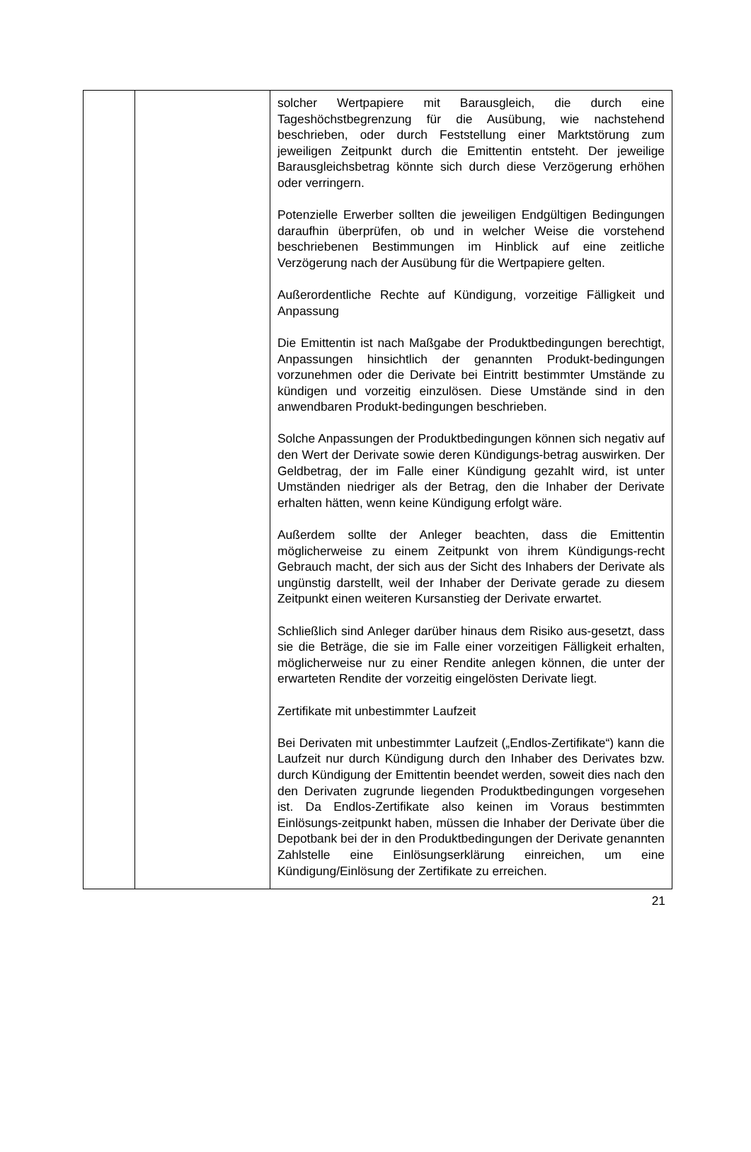| | | solcher Wertpapiere mit Barausgleich, die durch eine Tageshöchstbegrenzung für die Ausübung, wie nachstehend beschrieben, oder durch Feststellung einer Marktstörung zum jeweiligen Zeitpunkt durch die Emittentin entsteht. Der jeweilige Barausgleichsbetrag könnte sich durch diese Verzögerung erhöhen oder verringern. Potenzielle Erwerber sollten die jeweiligen Endgültigen Bedingungen daraufhin überprüfen, ob und in welcher Weise die vorstehend beschriebenen Bestimmungen im Hinblick auf eine zeitliche Verzögerung nach der Ausübung für die Wertpapiere gelten. Außerordentliche Rechte auf Kündigung, vorzeitige Fälligkeit und Anpassung Die Emittentin ist nach Maßgabe der Produktbedingungen berechtigt, Anpassungen hinsichtlich der genannten Produkt-bedingungen vorzunehmen oder die Derivate bei Eintritt bestimmter Umstände zu kündigen und vorzeitig einzulösen. Diese Umstände sind in den anwendbaren Produkt-bedingungen beschrieben. Solche Anpassungen der Produktbedingungen können sich negativ auf den Wert der Derivate sowie deren Kündigungs-betrag auswirken. Der Geldbetrag, der im Falle einer Kündigung gezahlt wird, ist unter Umständen niedriger als der Betrag, den die Inhaber der Derivate erhalten hätten, wenn keine Kündigung erfolgt wäre. Außerdem sollte der Anleger beachten, dass die Emittentin möglicherweise zu einem Zeitpunkt von ihrem Kündigungs-recht Gebrauch macht, der sich aus der Sicht des Inhabers der Derivate als ungünstig darstellt, weil der Inhaber der Derivate gerade zu diesem Zeitpunkt einen weiteren Kursanstieg der Derivate erwartet. Schließlich sind Anleger darüber hinaus dem Risiko aus-gesetzt, dass sie die Beträge, die sie im Falle einer vorzeitigen Fälligkeit erhalten, möglicherweise nur zu einer Rendite anlegen können, die unter der erwarteten Rendite der vorzeitig eingelösten Derivate liegt. Zertifikate mit unbestimmter Laufzeit Bei Derivaten mit unbestimmter Laufzeit („Endlos-Zertifikate“) kann die Laufzeit nur durch Kündigung durch den Inhaber des Derivates bzw. durch Kündigung der Emittentin beendet werden, soweit dies nach den den Derivaten zugrunde liegenden Produktbedingungen vorgesehen ist. Da Endlos-Zertifikate also keinen im Voraus bestimmten Einlösungs-zeitpunkt haben, müssen die Inhaber der Derivate über die Depotbank bei der in den Produktbedingungen der Derivate genannten Zahlstelle eine Einlösungserklärung einreichen, um eine Kündigung/Einlösung der Zertifikate zu erreichen. |
21